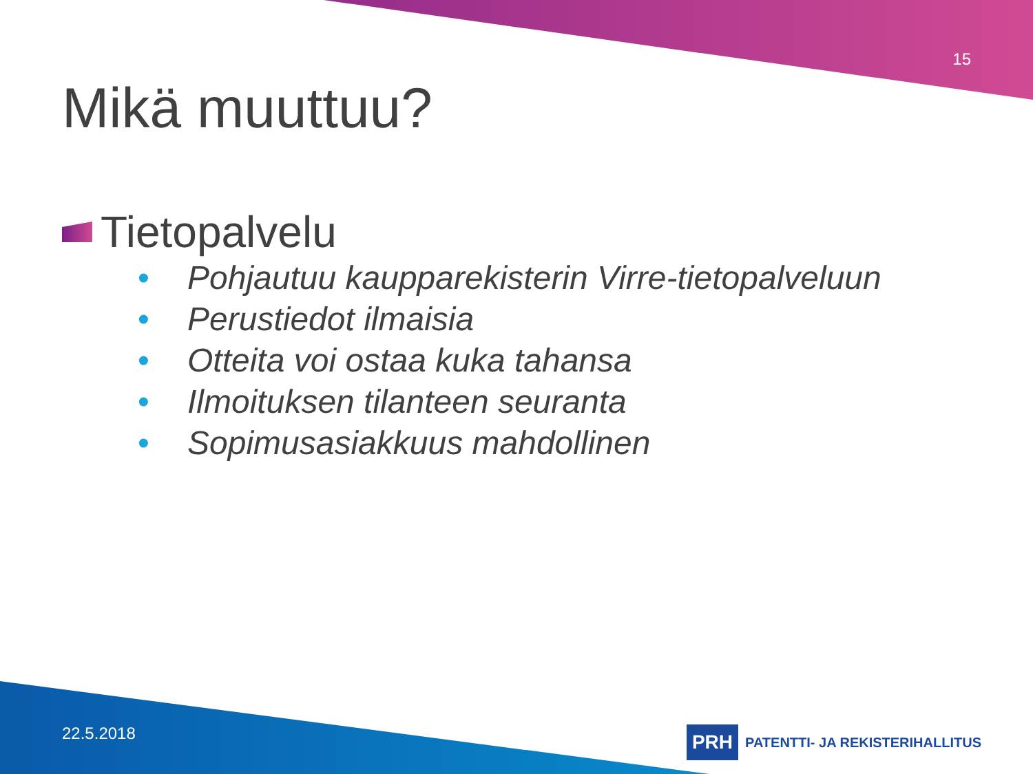15
Mikä muuttuu?
Tietopalvelu
• Pohjautuu kaupparekisterin Virre-tietopalveluun
• Perustiedot ilmaisia
• Otteita voi ostaa kuka tahansa
• Ilmoituksen tilanteen seuranta
• Sopimusasiakkuus mahdollinen
22.5.2018
PRH
PATENTTI- JA REKISTERIHALLITUS